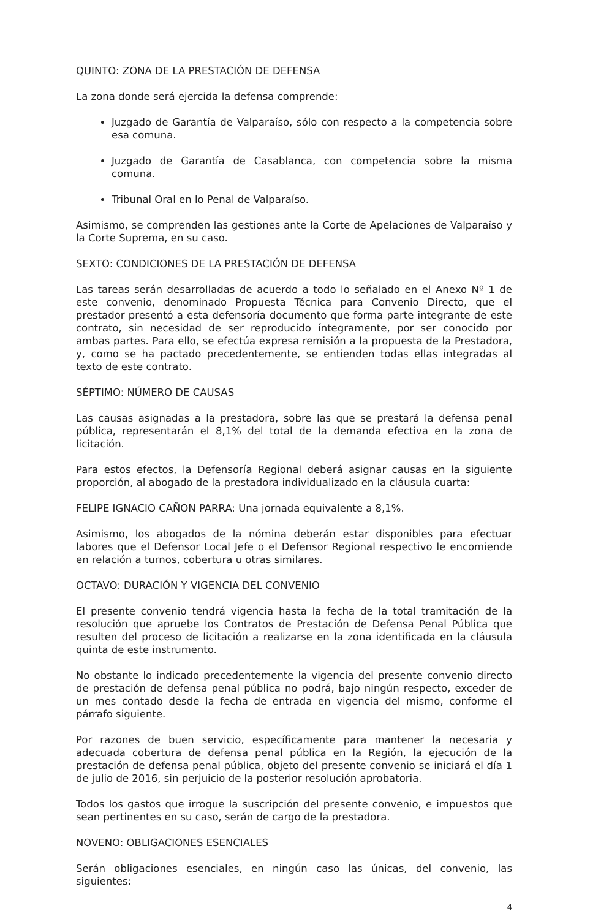QUINTO: ZONA DE LA PRESTACIÓN DE DEFENSA
La zona donde será ejercida la defensa comprende:
Juzgado de Garantía de Valparaíso, sólo con respecto a la competencia sobre esa comuna.
Juzgado de Garantía de Casablanca, con competencia sobre la misma comuna.
Tribunal Oral en lo Penal de Valparaíso.
Asimismo, se comprenden las gestiones ante la Corte de Apelaciones de Valparaíso y la Corte Suprema, en su caso.
SEXTO: CONDICIONES DE LA PRESTACIÓN DE DEFENSA
Las tareas serán desarrolladas de acuerdo a todo lo señalado en el Anexo Nº 1 de este convenio, denominado Propuesta Técnica para Convenio Directo, que el prestador presentó a esta defensoría documento que forma parte integrante de este contrato, sin necesidad de ser reproducido íntegramente, por ser conocido por ambas partes. Para ello, se efectúa expresa remisión a la propuesta de la Prestadora, y, como se ha pactado precedentemente, se entienden todas ellas integradas al texto de este contrato.
SÉPTIMO: NÚMERO DE CAUSAS
Las causas asignadas a la prestadora, sobre las que se prestará la defensa penal pública, representarán el 8,1% del total de la demanda efectiva en la zona de licitación.
Para estos efectos, la Defensoría Regional deberá asignar causas en la siguiente proporción, al abogado de la prestadora individualizado en la cláusula cuarta:
FELIPE IGNACIO CAÑON PARRA: Una jornada equivalente a 8,1%.
Asimismo, los abogados de la nómina deberán estar disponibles para efectuar labores que el Defensor Local Jefe o el Defensor Regional respectivo le encomiende en relación a turnos, cobertura u otras similares.
OCTAVO: DURACIÓN Y VIGENCIA DEL CONVENIO
El presente convenio tendrá vigencia hasta la fecha de la total tramitación de la resolución que apruebe los Contratos de Prestación de Defensa Penal Pública que resulten del proceso de licitación a realizarse en la zona identificada en la cláusula quinta de este instrumento.
No obstante lo indicado precedentemente la vigencia del presente convenio directo de prestación de defensa penal pública no podrá, bajo ningún respecto, exceder de un mes contado desde la fecha de entrada en vigencia del mismo, conforme el párrafo siguiente.
Por razones de buen servicio, específicamente para mantener la necesaria y adecuada cobertura de defensa penal pública en la Región, la ejecución de la prestación de defensa penal pública, objeto del presente convenio se iniciará el día 1 de julio de 2016, sin perjuicio de la posterior resolución aprobatoria.
Todos los gastos que irrogue la suscripción del presente convenio, e impuestos que sean pertinentes en su caso, serán de cargo de la prestadora.
NOVENO: OBLIGACIONES ESENCIALES
Serán obligaciones esenciales, en ningún caso las únicas, del convenio, las siguientes:
4